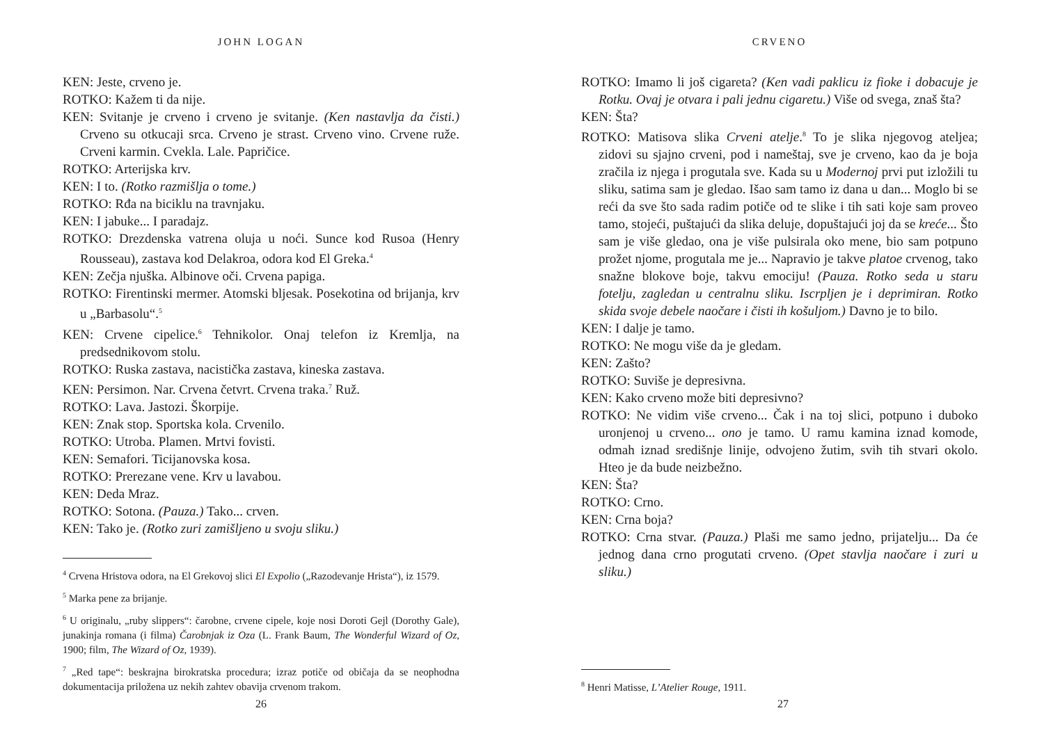JOHN LOGAN
KEN: Jeste, crveno je.
ROTKO: Kažem ti da nije.
KEN: Svitanje je crveno i crveno je svitanje. (Ken nastavlja da čisti.) Crveno su otkucaji srca. Crveno je strast. Crveno vino. Crvene ruže. Crveni karmin. Cvekla. Lale. Papričice.
ROTKO: Arterijska krv.
KEN: I to. (Rotko razmišlja o tome.)
ROTKO: Rđa na biciklu na travnjaku.
KEN: I jabuke... I paradajz.
ROTKO: Drezdenska vatrena oluja u noći. Sunce kod Rusoa (Henry Rousseau), zastava kod Delakroa, odora kod El Greka.<sup>4</sup>
KEN: Zečja njuška. Albinove oči. Crvena papiga.
ROTKO: Firentinski mermer. Atomski bljesak. Posekotina od brijanja, krv u „Barbasolu“.<sup>5</sup>
KEN: Crvene cipelice.<sup>6</sup> Tehnikolor. Onaj telefon iz Kremlja, na predsednikovom stolu.
ROTKO: Ruska zastava, nacistička zastava, kineska zastava.
KEN: Persimon. Nar. Crvena četvrt. Crvena traka.<sup>7</sup> Ruž.
ROTKO: Lava. Jastozi. Škorpije.
KEN: Znak stop. Sportska kola. Crvenilo.
ROTKO: Utroba. Plamen. Mrtvi fovisti.
KEN: Semafori. Ticijanovska kosa.
ROTKO: Prerezane vene. Krv u lavabou.
KEN: Deda Mraz.
ROTKO: Sotona. (Pauza.) Tako... crven.
KEN: Tako je. (Rotko zuri zamišljeno u svoju sliku.)
<sup>4</sup> Crvena Hristova odora, na El Grekovoj slici El Expolio („Razodevanje Hrista“), iz 1579.
<sup>5</sup> Marka pene za brijanje.
<sup>6</sup> U originalu, „ruby slippers“: čarobne, crvene cipele, koje nosi Doroti Gejl (Dorothy Gale), junakinja romana (i filma) Čarobnjak iz Oza (L. Frank Baum, The Wonderful Wizard of Oz, 1900; film, The Wizard of Oz, 1939).
<sup>7</sup> „Red tape“: beskrajna birokratska procedura; izraz potiče od običaja da se neophodna dokumentacija priložena uz nekih zahtev obavija crvenom trakom.
26
CRVENO
ROTKO: Imamo li još cigareta? (Ken vadi paklicu iz fioke i dobacuje je Rotku. Ovaj je otvara i pali jednu cigaretu.) Više od svega, znaš šta?
KEN: Šta?
ROTKO: Matisova slika Crveni atelje.<sup>8</sup> To je slika njegovog ateljea; zidovi su sjajno crveni, pod i nameštaj, sve je crveno, kao da je boja zračila iz njega i progutala sve. Kada su u Modernoj prvi put izložili tu sliku, satima sam je gledao. Išao sam tamo iz dana u dan... Moglo bi se reći da sve što sada radim potiče od te slike i tih sati koje sam proveo tamo, stojeći, puštajući da slika deluje, dopuštajući joj da se kreće... Što sam je više gledao, ona je više pulsirala oko mene, bio sam potpuno prožet njome, progutala me je... Napravio je takve platoe crvenog, tako snažne blokove boje, takvu emociju! (Pauza. Rotko seda u staru fotelju, zagledan u centralnu sliku. Iscrpljen je i deprimiran. Rotko skida svoje debele naočare i čisti ih košuljom.) Davno je to bilo.
KEN: I dalje je tamo.
ROTKO: Ne mogu više da je gledam.
KEN: Zašto?
ROTKO: Suviše je depresivna.
KEN: Kako crveno može biti depresivno?
ROTKO: Ne vidim više crveno... Čak i na toj slici, potpuno i duboko uronjenoj u crveno... ono je tamo. U ramu kamina iznad komode, odmah iznad središnje linije, odvojeno žutim, svih tih stvari okolo. Hteo je da bude neizbežno.
KEN: Šta?
ROTKO: Crno.
KEN: Crna boja?
ROTKO: Crna stvar. (Pauza.) Plaši me samo jedno, prijatelju... Da će jednog dana crno progutati crveno. (Opet stavlja naočare i zuri u sliku.)
<sup>8</sup> Henri Matisse, L’Atelier Rouge, 1911.
27